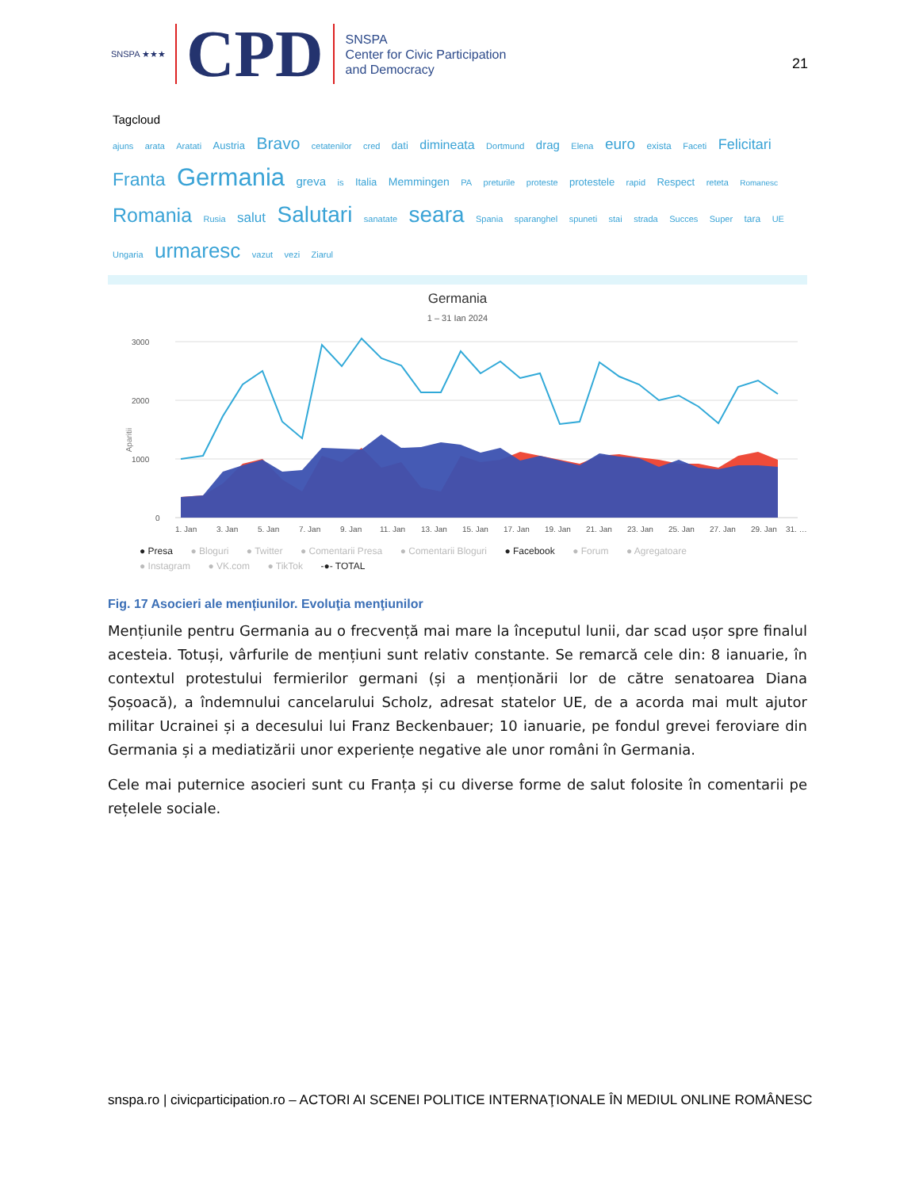SNSPA ★★★ CPD
SNSPA
Center for Civic Participation
and Democracy
21
Tagcloud
ajuns arata Aratati Austria Bravo cetatenilor cred dati dimineata Dortmund drag Elena euro exista Faceti Felicitari Franta Germania greva is Italia Memmingen PA preturile proteste protestele rapid Respect reteta Romanesc Romania Rusia salut Salutari sanatate seara Spania sparanghel spuneti stai strada Succes Super tara UE Ungaria urmaresc vazut vezi Ziarul
Germania
1 – 31 Ian 2024
3000
2000
1000
0
Aparitii
1. Jan
3. Jan
5. Jan
7. Jan
9. Jan
11. Jan
13. Jan
15. Jan
17. Jan
19. Jan
21. Jan
23. Jan
25. Jan
27. Jan
29. Jan
31. …
● Presa ● Bloguri ● Twitter ● Comentarii Presa ● Comentarii Bloguri ● Facebook ● Forum ● Agregatoare
● Instagram ● VK.com ● TikTok -●- TOTAL
Fig. 17 Asocieri ale mențiunilor. Evoluţia menţiunilor
Mențiunile pentru Germania au o frecvență mai mare la începutul lunii, dar scad ușor spre finalul acesteia. Totuși, vârfurile de mențiuni sunt relativ constante. Se remarcă cele din: 8 ianuarie, în contextul protestului fermierilor germani (și a menționării lor de către senatoarea Diana Șoșoacă), a îndemnului cancelarului Scholz, adresat statelor UE, de a acorda mai mult ajutor militar Ucrainei și a decesului lui Franz Beckenbauer; 10 ianuarie, pe fondul grevei feroviare din Germania și a mediatizării unor experiențe negative ale unor români în Germania.
Cele mai puternice asocieri sunt cu Franța și cu diverse forme de salut folosite în comentarii pe rețelele sociale.
snspa.ro | civicparticipation.ro – ACTORI AI SCENEI POLITICE INTERNAŢIONALE ÎN MEDIUL ONLINE ROMÂNESC